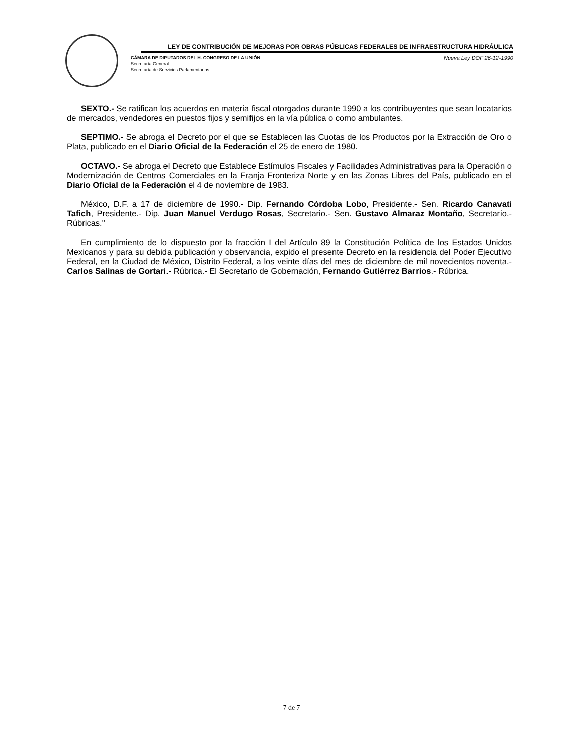LEY DE CONTRIBUCIÓN DE MEJORAS POR OBRAS PÚBLICAS FEDERALES DE INFRAESTRUCTURA HIDRÁULICA
CÁMARA DE DIPUTADOS DEL H. CONGRESO DE LA UNIÓN
Secretaría General
Secretaría de Servicios Parlamentarios
Nueva Ley DOF 26-12-1990
SEXTO.- Se ratifican los acuerdos en materia fiscal otorgados durante 1990 a los contribuyentes que sean locatarios de mercados, vendedores en puestos fijos y semifijos en la vía pública o como ambulantes.
SEPTIMO.- Se abroga el Decreto por el que se Establecen las Cuotas de los Productos por la Extracción de Oro o Plata, publicado en el Diario Oficial de la Federación el 25 de enero de 1980.
OCTAVO.- Se abroga el Decreto que Establece Estímulos Fiscales y Facilidades Administrativas para la Operación o Modernización de Centros Comerciales en la Franja Fronteriza Norte y en las Zonas Libres del País, publicado en el Diario Oficial de la Federación el 4 de noviembre de 1983.
México, D.F. a 17 de diciembre de 1990.- Dip. Fernando Córdoba Lobo, Presidente.- Sen. Ricardo Canavati Tafich, Presidente.- Dip. Juan Manuel Verdugo Rosas, Secretario.- Sen. Gustavo Almaraz Montaño, Secretario.- Rúbricas."
En cumplimiento de lo dispuesto por la fracción I del Artículo 89 la Constitución Política de los Estados Unidos Mexicanos y para su debida publicación y observancia, expido el presente Decreto en la residencia del Poder Ejecutivo Federal, en la Ciudad de México, Distrito Federal, a los veinte días del mes de diciembre de mil novecientos noventa.- Carlos Salinas de Gortari.- Rúbrica.- El Secretario de Gobernación, Fernando Gutiérrez Barrios.- Rúbrica.
7 de 7